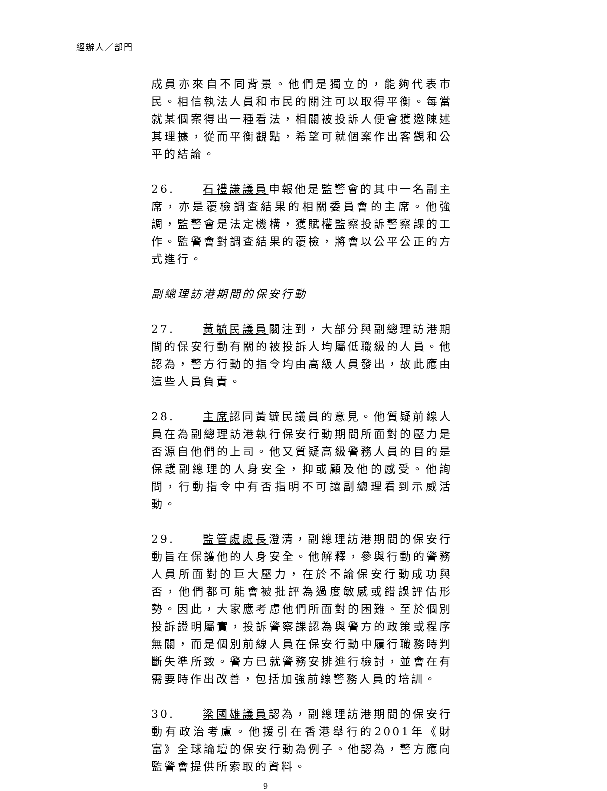經辦人／部門
成員亦來自不同背景。他們是獨立的，能夠代表市民。相信執法人員和市民的關注可以取得平衡。每當就某個案得出一種看法，相關被投訴人便會獲邀陳述其理據，從而平衡觀點，希望可就個案作出客觀和公平的結論。
26. 石禮謙議員申報他是監警會的其中一名副主席，亦是覆檢調查結果的相關委員會的主席。他強調，監警會是法定機構，獲賦權監察投訴警察課的工作。監警會對調查結果的覆檢，將會以公平公正的方式進行。
副總理訪港期間的保安行動
27. 黃毓民議員關注到，大部分與副總理訪港期間的保安行動有關的被投訴人均屬低職級的人員。他認為，警方行動的指令均由高級人員發出，故此應由這些人員負責。
28. 主席認同黃毓民議員的意見。他質疑前線人員在為副總理訪港執行保安行動期間所面對的壓力是否源自他們的上司。他又質疑高級警務人員的目的是保護副總理的人身安全，抑或顧及他的感受。他詢問，行動指令中有否指明不可讓副總理看到示威活動。
29. 監管處處長澄清，副總理訪港期間的保安行動旨在保護他的人身安全。他解釋，參與行動的警務人員所面對的巨大壓力，在於不論保安行動成功與否，他們都可能會被批評為過度敏感或錯誤評估形勢。因此，大家應考慮他們所面對的困難。至於個別投訴證明屬實，投訴警察課認為與警方的政策或程序無關，而是個別前線人員在保安行動中履行職務時判斷失準所致。警方已就警務安排進行檢討，並會在有需要時作出改善，包括加強前線警務人員的培訓。
30. 梁國雄議員認為，副總理訪港期間的保安行動有政治考慮。他援引在香港舉行的2001年《財富》全球論壇的保安行動為例子。他認為，警方應向監警會提供所索取的資料。
9